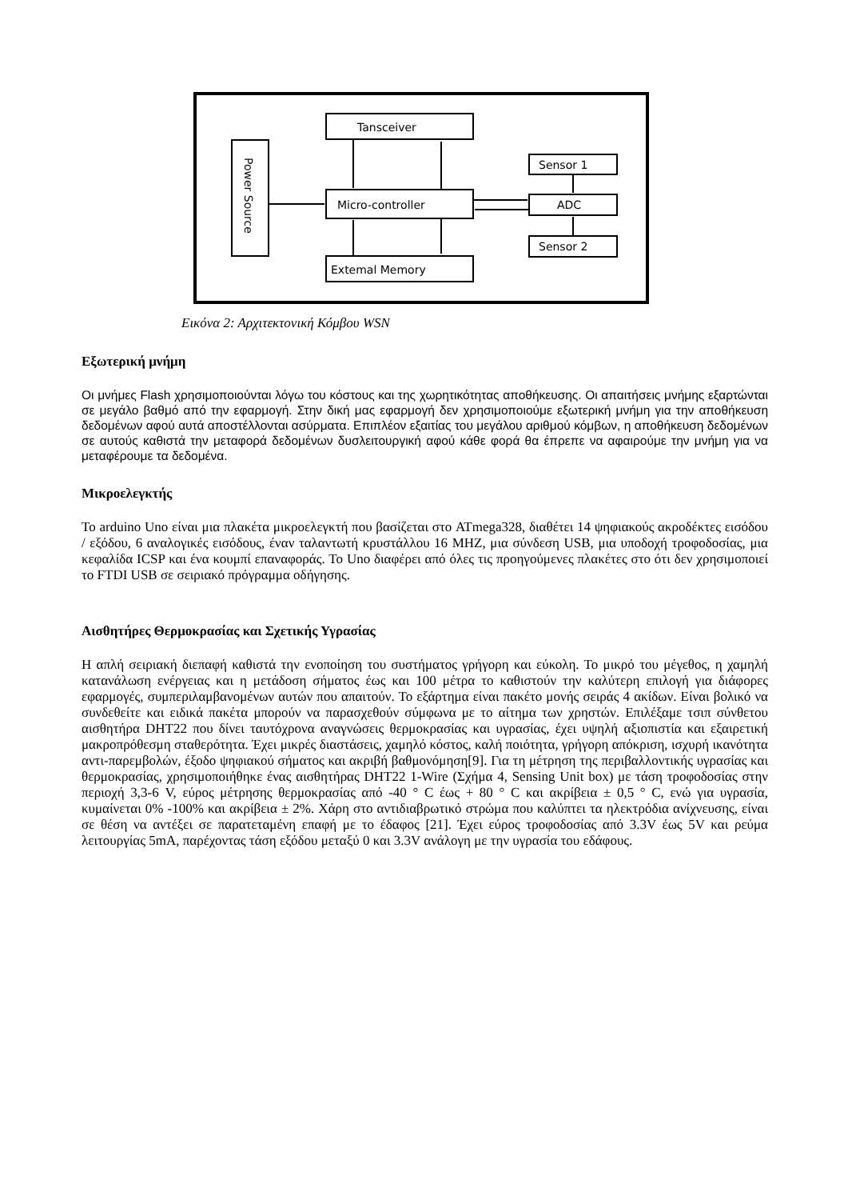Power Source
Tansceiver
Micro-controller
Extemal Memory
Sensor 1
ADC
Sensor 2
Εικόνα 2: Αρχιτεκτονική Κόμβου WSN
Εξωτερική μνήμη
Οι μνήμες Flash χρησιμοποιούνται λόγω του κόστους και της χωρητικότητας αποθήκευσης. Οι απαιτήσεις μνήμης εξαρτώνται σε μεγάλο βαθμό από την εφαρμογή. Στην δική μας εφαρμογή δεν χρησιμοποιούμε εξωτερική μνήμη για την αποθήκευση δεδομένων αφού αυτά αποστέλλονται ασύρματα. Επιπλέον εξαιτίας του μεγάλου αριθμού κόμβων, η αποθήκευση δεδομένων σε αυτούς καθιστά την μεταφορά δεδομένων δυσλειτουργική αφού κάθε φορά θα έπρεπε να αφαιρούμε την μνήμη για να μεταφέρουμε τα δεδομένα.
Μικροελεγκτής
Το arduino Uno είναι μια πλακέτα μικροελεγκτή που βασίζεται στο ATmega328, διαθέτει 14 ψηφιακούς ακροδέκτες εισόδου / εξόδου, 6 αναλογικές εισόδους, έναν ταλαντωτή κρυστάλλου 16 MHZ, μια σύνδεση USB, μια υποδοχή τροφοδοσίας, μια κεφαλίδα ICSP και ένα κουμπί επαναφοράς. Το Uno διαφέρει από όλες τις προηγούμενες πλακέτες στο ότι δεν χρησιμοποιεί το FTDI USB σε σειριακό πρόγραμμα οδήγησης.
Αισθητήρες Θερμοκρασίας και Σχετικής Υγρασίας
Η απλή σειριακή διεπαφή καθιστά την ενοποίηση του συστήματος γρήγορη και εύκολη. Το μικρό του μέγεθος, η χαμηλή κατανάλωση ενέργειας και η μετάδοση σήματος έως και 100 μέτρα το καθιστούν την καλύτερη επιλογή για διάφορες εφαρμογές, συμπεριλαμβανομένων αυτών που απαιτούν. Το εξάρτημα είναι πακέτο μονής σειράς 4 ακίδων. Είναι βολικό να συνδεθείτε και ειδικά πακέτα μπορούν να παρασχεθούν σύμφωνα με το αίτημα των χρηστών. Επιλέξαμε τσιπ σύνθετου αισθητήρα DHT22 που δίνει ταυτόχρονα αναγνώσεις θερμοκρασίας και υγρασίας, έχει υψηλή αξιοπιστία και εξαιρετική μακροπρόθεσμη σταθερότητα. Έχει μικρές διαστάσεις, χαμηλό κόστος, καλή ποιότητα, γρήγορη απόκριση, ισχυρή ικανότητα αντι-παρεμβολών, έξοδο ψηφιακού σήματος και ακριβή βαθμονόμηση[9]. Για τη μέτρηση της περιβαλλοντικής υγρασίας και θερμοκρασίας, χρησιμοποιήθηκε ένας αισθητήρας DHT22 1-Wire (Σχήμα 4, Sensing Unit box) με τάση τροφοδοσίας στην περιοχή 3,3-6 V, εύρος μέτρησης θερμοκρασίας από -40 ° C έως + 80 ° C και ακρίβεια ± 0,5 ° C, ενώ για υγρασία, κυμαίνεται 0% -100% και ακρίβεια ± 2%. Χάρη στο αντιδιαβρωτικό στρώμα που καλύπτει τα ηλεκτρόδια ανίχνευσης, είναι σε θέση να αντέξει σε παρατεταμένη επαφή με το έδαφος [21]. Έχει εύρος τροφοδοσίας από 3.3V έως 5V και ρεύμα λειτουργίας 5mA, παρέχοντας τάση εξόδου μεταξύ 0 και 3.3V ανάλογη με την υγρασία του εδάφους.